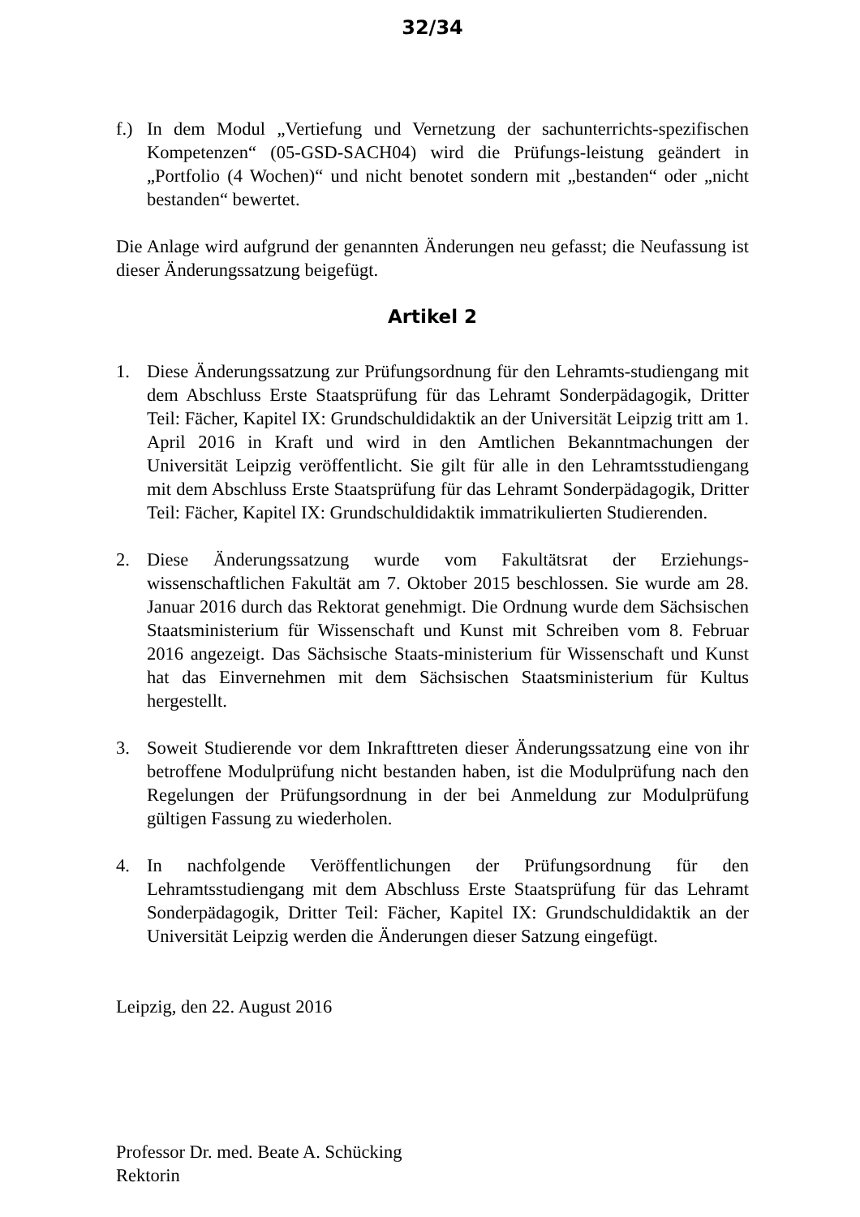32/34
f.) In dem Modul „Vertiefung und Vernetzung der sachunterrichts-spezifischen Kompetenzen“ (05-GSD-SACH04) wird die Prüfungs-leistung geändert in „Portfolio (4 Wochen)“ und nicht benotet sondern mit „bestanden“ oder „nicht bestanden“ bewertet.
Die Anlage wird aufgrund der genannten Änderungen neu gefasst; die Neufassung ist dieser Änderungssatzung beigefügt.
Artikel 2
1. Diese Änderungssatzung zur Prüfungsordnung für den Lehramts-studiengang mit dem Abschluss Erste Staatsprüfung für das Lehramt Sonderpädagogik, Dritter Teil: Fächer, Kapitel IX: Grundschuldidaktik an der Universität Leipzig tritt am 1. April 2016 in Kraft und wird in den Amtlichen Bekanntmachungen der Universität Leipzig veröffentlicht. Sie gilt für alle in den Lehramtsstudiengang mit dem Abschluss Erste Staatsprüfung für das Lehramt Sonderpädagogik, Dritter Teil: Fächer, Kapitel IX: Grundschuldidaktik immatrikulierten Studierenden.
2. Diese Änderungssatzung wurde vom Fakultätsrat der Erziehungs-wissenschaftlichen Fakultät am 7. Oktober 2015 beschlossen. Sie wurde am 28. Januar 2016 durch das Rektorat genehmigt. Die Ordnung wurde dem Sächsischen Staatsministerium für Wissenschaft und Kunst mit Schreiben vom 8. Februar 2016 angezeigt. Das Sächsische Staats-ministerium für Wissenschaft und Kunst hat das Einvernehmen mit dem Sächsischen Staatsministerium für Kultus hergestellt.
3. Soweit Studierende vor dem Inkrafttreten dieser Änderungssatzung eine von ihr betroffene Modulprüfung nicht bestanden haben, ist die Modulprüfung nach den Regelungen der Prüfungsordnung in der bei Anmeldung zur Modulprüfung gültigen Fassung zu wiederholen.
4. In nachfolgende Veröffentlichungen der Prüfungsordnung für den Lehramtsstudiengang mit dem Abschluss Erste Staatsprüfung für das Lehramt Sonderpädagogik, Dritter Teil: Fächer, Kapitel IX: Grundschuldidaktik an der Universität Leipzig werden die Änderungen dieser Satzung eingefügt.
Leipzig, den 22. August 2016
Professor Dr. med. Beate A. Schücking
Rektorin